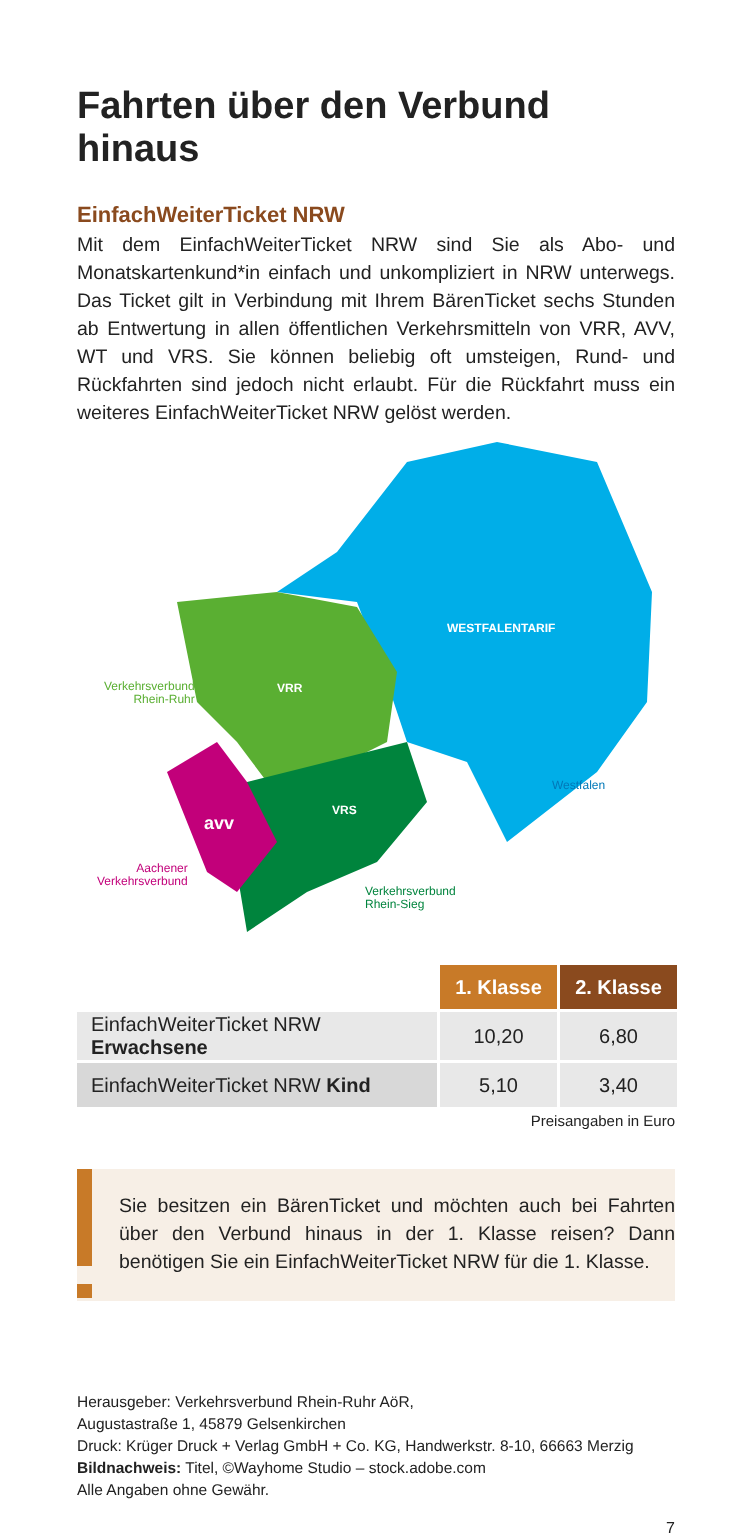Fahrten über den Verbund hinaus
EinfachWeiterTicket NRW
Mit dem EinfachWeiterTicket NRW sind Sie als Abo- und Monatskartenkund*in einfach und unkompliziert in NRW unterwegs. Das Ticket gilt in Verbindung mit Ihrem BärenTicket sechs Stunden ab Entwertung in allen öffentlichen Verkehrsmitteln von VRR, AVV, WT und VRS. Sie können beliebig oft umsteigen, Rund- und Rückfahrten sind jedoch nicht erlaubt. Für die Rückfahrt muss ein weiteres EinfachWeiterTicket NRW gelöst werden.
WESTFALENTARIF
VRR
VRS
avv
Verkehrsverbund
Rhein-Ruhr
Westfalen
Aachener
Verkehrsverbund
Verkehrsverbund
Rhein-Sieg
| | 1. Klasse | 2. Klasse |
| --- | --- | --- |
| EinfachWeiterTicket NRW Erwachsene | 10,20 | 6,80 |
| EinfachWeiterTicket NRW Kind | 5,10 | 3,40 |
Preisangaben in Euro
Sie besitzen ein BärenTicket und möchten auch bei Fahrten über den Verbund hinaus in der 1. Klasse reisen? Dann benötigen Sie ein EinfachWeiterTicket NRW für die 1. Klasse.
Herausgeber: Verkehrsverbund Rhein-Ruhr AöR,
Augustastraße 1, 45879 Gelsenkirchen
Druck: Krüger Druck + Verlag GmbH + Co. KG, Handwerkstr. 8-10, 66663 Merzig
Bildnachweis: Titel, ©Wayhome Studio – stock.adobe.com
Alle Angaben ohne Gewähr.
7